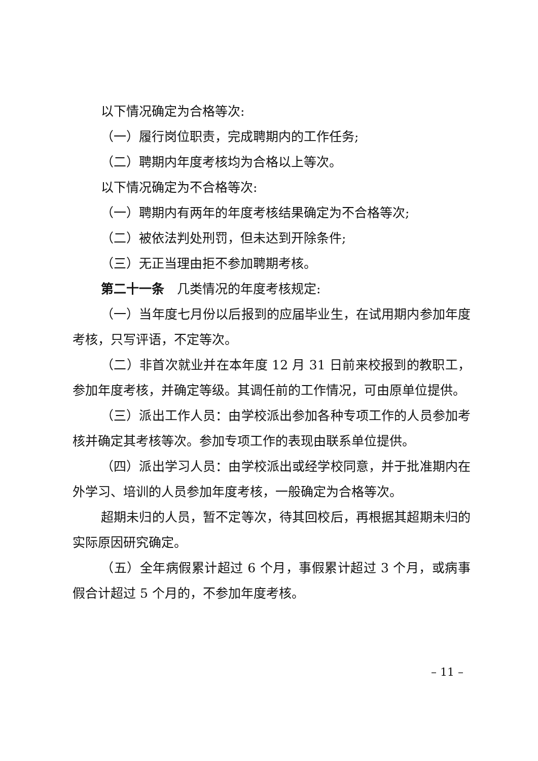以下情况确定为合格等次:
（一）履行岗位职责，完成聘期内的工作任务;
（二）聘期内年度考核均为合格以上等次。
以下情况确定为不合格等次:
（一）聘期内有两年的年度考核结果确定为不合格等次;
（二）被依法判处刑罚，但未达到开除条件;
（三）无正当理由拒不参加聘期考核。
第二十一条　几类情况的年度考核规定:
（一）当年度七月份以后报到的应届毕业生，在试用期内参加年度考核，只写评语，不定等次。
（二）非首次就业并在本年度 12 月 31 日前来校报到的教职工，参加年度考核，并确定等级。其调任前的工作情况，可由原单位提供。
（三）派出工作人员：由学校派出参加各种专项工作的人员参加考核并确定其考核等次。参加专项工作的表现由联系单位提供。
（四）派出学习人员：由学校派出或经学校同意，并于批准期内在外学习、培训的人员参加年度考核，一般确定为合格等次。
超期未归的人员，暂不定等次，待其回校后，再根据其超期未归的实际原因研究确定。
（五）全年病假累计超过 6 个月，事假累计超过 3 个月，或病事假合计超过 5 个月的，不参加年度考核。
– 11 –